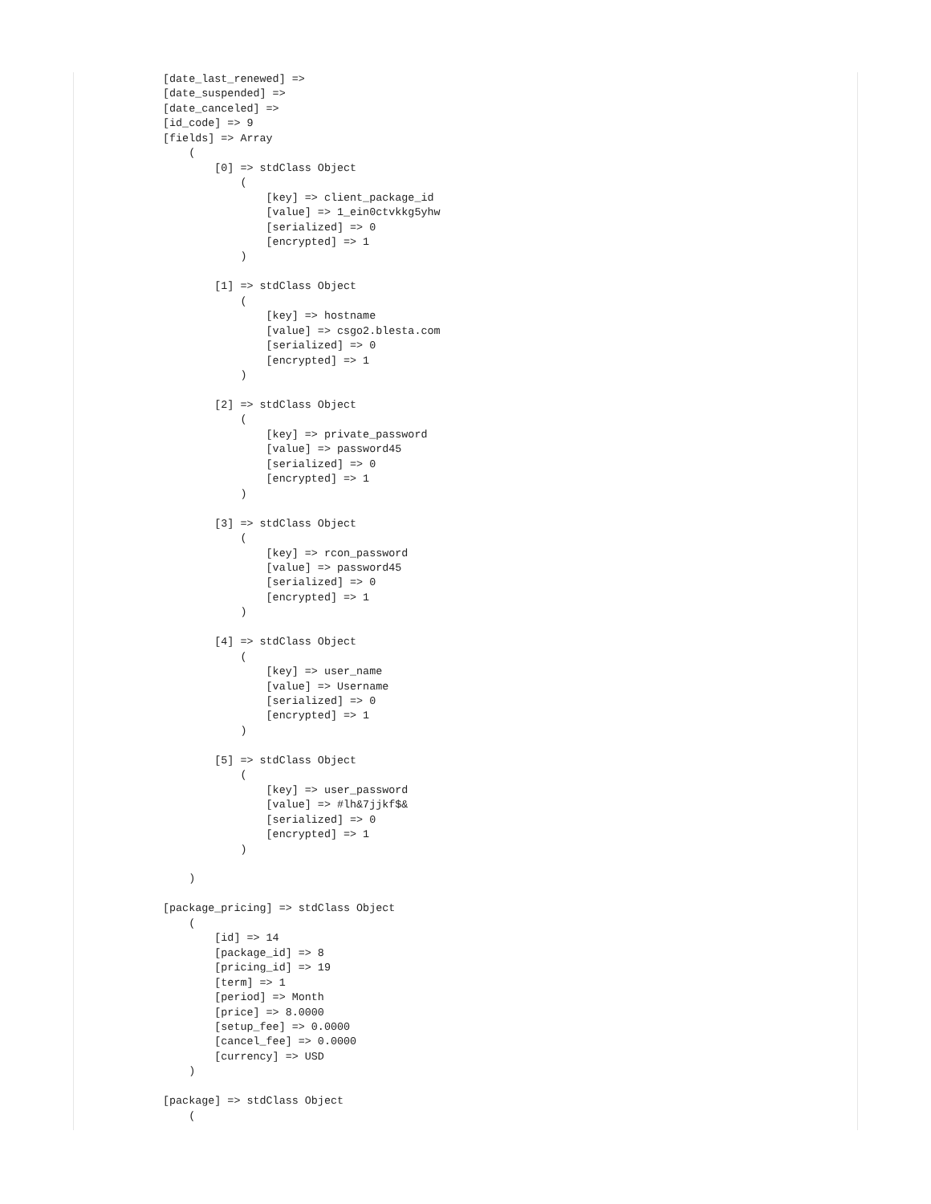[date_last_renewed] => 
[date_suspended] => 
[date_canceled] => 
[id_code] => 9
[fields] => Array
    (
        [0] => stdClass Object
            (
                [key] => client_package_id
                [value] => 1_ein0ctvkkg5yhw
                [serialized] => 0
                [encrypted] => 1
            )

        [1] => stdClass Object
            (
                [key] => hostname
                [value] => csgo2.blesta.com
                [serialized] => 0
                [encrypted] => 1
            )

        [2] => stdClass Object
            (
                [key] => private_password
                [value] => password45
                [serialized] => 0
                [encrypted] => 1
            )

        [3] => stdClass Object
            (
                [key] => rcon_password
                [value] => password45
                [serialized] => 0
                [encrypted] => 1
            )

        [4] => stdClass Object
            (
                [key] => user_name
                [value] => Username
                [serialized] => 0
                [encrypted] => 1
            )

        [5] => stdClass Object
            (
                [key] => user_password
                [value] => #lh&7jjkf$&
                [serialized] => 0
                [encrypted] => 1
            )

    )

[package_pricing] => stdClass Object
    (
        [id] => 14
        [package_id] => 8
        [pricing_id] => 19
        [term] => 1
        [period] => Month
        [price] => 8.0000
        [setup_fee] => 0.0000
        [cancel_fee] => 0.0000
        [currency] => USD
    )

[package] => stdClass Object
    (